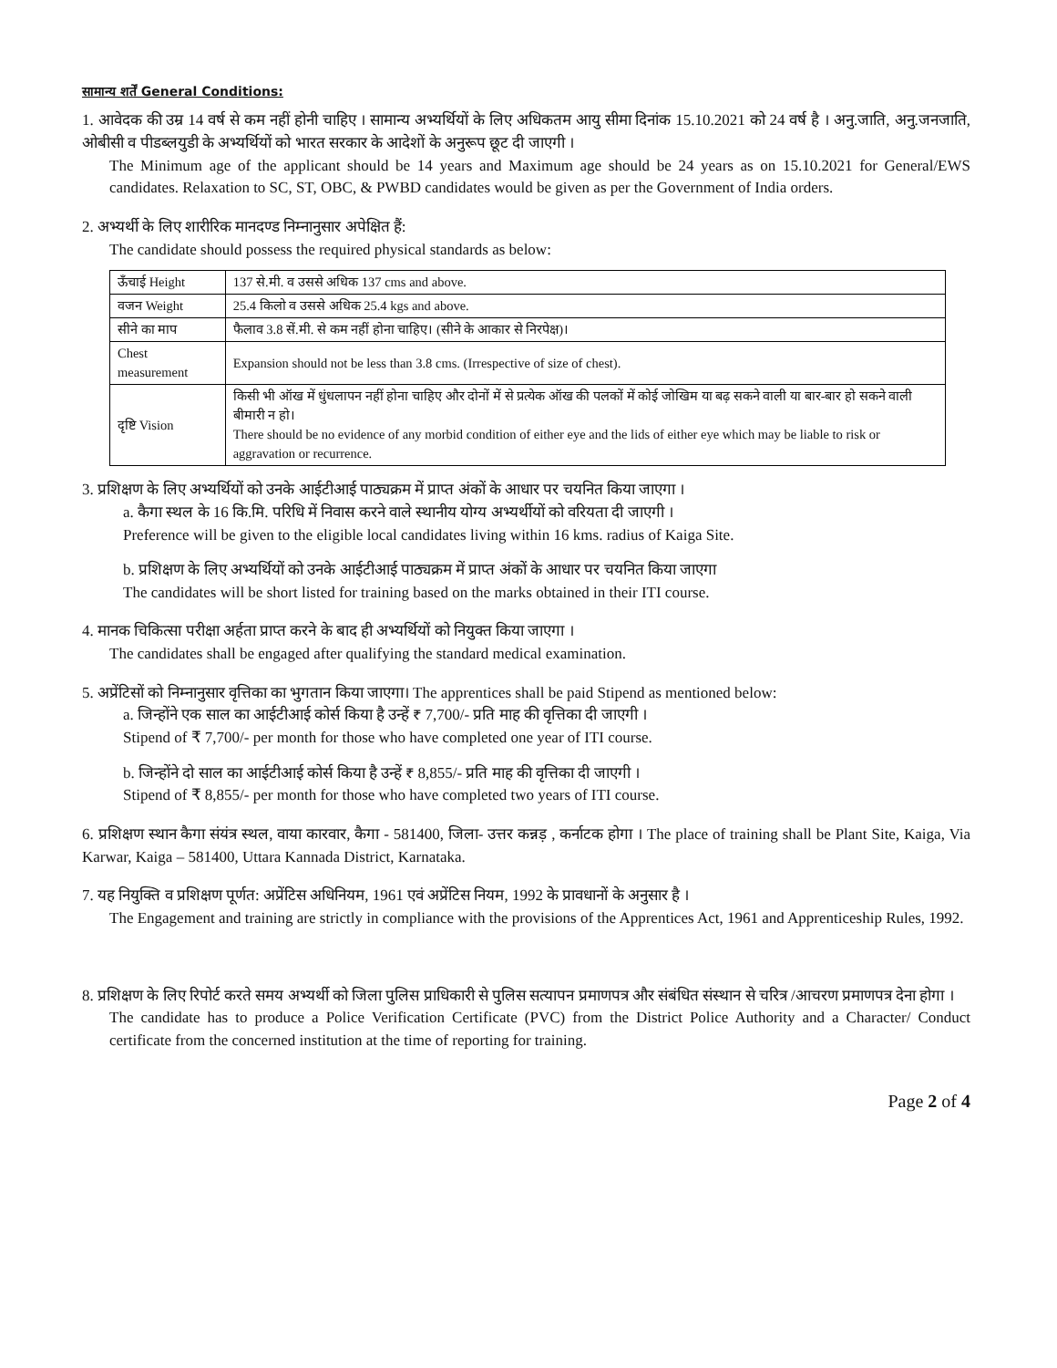सामान्य शर्तें General Conditions:
1. आवेदक की उम्र 14 वर्ष से कम नहीं होनी चाहिए । सामान्य अभ्यर्थियों के लिए अधिकतम आयु सीमा दिनांक 15.10.2021 को 24 वर्ष है । अनु.जाति, अनु.जनजाति, ओबीसी व पीडब्लयुडी के अभ्यर्थियों को भारत सरकार के आदेशों के अनुरूप छूट दी जाएगी ।
The Minimum age of the applicant should be 14 years and Maximum age should be 24 years as on 15.10.2021 for General/EWS candidates. Relaxation to SC, ST, OBC, & PWBD candidates would be given as per the Government of India orders.
2. अभ्यर्थी के लिए शारीरिक मानदण्ड निम्नानुसार अपेक्षित हैं:
The candidate should possess the required physical standards as below:
| ऊँचाई Height | 137 से.मी. व उससे अधिक 137 cms and above. |
| वजन Weight | 25.4 किलो व उससे अधिक 25.4 kgs and above. |
| सीने का माप | फैलाव 3.8 सें.मी. से कम नहीं होना चाहिए। (सीने के आकार से निरपेक्ष)। |
| Chest measurement | Expansion should not be less than 3.8 cms. (Irrespective of size of chest). |
| दृष्टि Vision | किसी भी ऑख में धुंधलापन नहीं होना चाहिए और दोनों में से प्रत्येक ऑख की पलकों में कोई जोखिम या बढ़ सकने वाली या बार-बार हो सकने वाली बीमारी न हो। There should be no evidence of any morbid condition of either eye and the lids of either eye which may be liable to risk or aggravation or recurrence. |
3. प्रशिक्षण के लिए अभ्यर्थियों को उनके आईटीआई पाठ्यक्रम में प्राप्त अंकों के आधार पर चयनित किया जाएगा ।
a. कैगा स्थल के 16 कि.मि. परिधि में निवास करने वाले स्थानीय योग्य अभ्यर्थीयों को वरियता दी जाएगी ।
Preference will be given to the eligible local candidates living within 16 kms. radius of Kaiga Site.
b. प्रशिक्षण के लिए अभ्यर्थियों को उनके आईटीआई पाठ्यक्रम में प्राप्त अंकों के आधार पर चयनित किया जाएगा
The candidates will be short listed for training based on the marks obtained in their ITI course.
4. मानक चिकित्सा परीक्षा अर्हता प्राप्त करने के बाद ही अभ्यर्थियों को नियुक्त किया जाएगा ।
The candidates shall be engaged after qualifying the standard medical examination.
5. अप्रेंटिसों को निम्नानुसार वृत्तिका का भुगतान किया जाएगा। The apprentices shall be paid Stipend as mentioned below:
a. जिन्होंने एक साल का आईटीआई कोर्स किया है उन्हें ₹ 7,700/- प्रति माह की वृत्तिका दी जाएगी ।
Stipend of ₹ 7,700/- per month for those who have completed one year of ITI course.
b. जिन्होंने दो साल का आईटीआई कोर्स किया है उन्हें ₹ 8,855/- प्रति माह की वृत्तिका दी जाएगी ।
Stipend of ₹ 8,855/- per month for those who have completed two years of ITI course.
6. प्रशिक्षण स्थान कैगा संयंत्र स्थल, वाया कारवार, कैगा - 581400, जिला- उत्तर कन्नड़ , कर्नाटक होगा । The place of training shall be Plant Site, Kaiga, Via Karwar, Kaiga – 581400, Uttara Kannada District, Karnataka.
7. यह नियुक्ति व प्रशिक्षण पूर्णत: अप्रेंटिस अधिनियम, 1961 एवं अप्रेंटिस नियम, 1992 के प्रावधानों के अनुसार है ।
The Engagement and training are strictly in compliance with the provisions of the Apprentices Act, 1961 and Apprenticeship Rules, 1992.
8. प्रशिक्षण के लिए रिपोर्ट करते समय अभ्यर्थी को जिला पुलिस प्राधिकारी से पुलिस सत्यापन प्रमाणपत्र और संबंधित संस्थान से चरित्र /आचरण प्रमाणपत्र देना होगा ।
The candidate has to produce a Police Verification Certificate (PVC) from the District Police Authority and a Character/ Conduct certificate from the concerned institution at the time of reporting for training.
Page 2 of 4